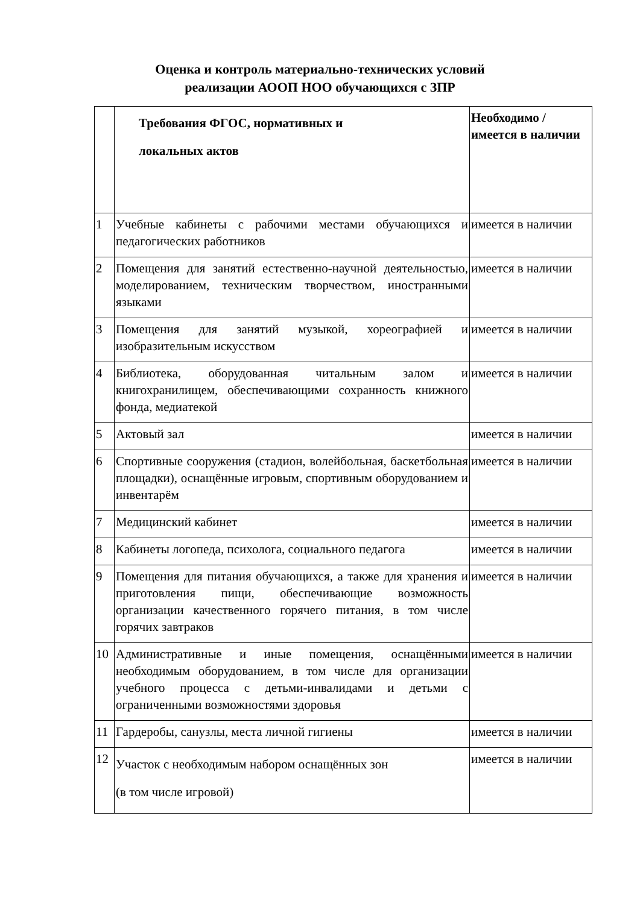Оценка и контроль материально-технических условий
реализации АООП НОО обучающихся с ЗПР
| | Требования ФГОС, нормативных и локальных актов | Необходимо / имеется в наличии |
| --- | --- | --- |
| 1 | Учебные кабинеты с рабочими местами обучающихся и педагогических работников | имеется в наличии |
| 2 | Помещения для занятий естественно-научной деятельностью, моделированием, техническим творчеством, иностранными языками | имеется в наличии |
| 3 | Помещения для занятий музыкой, хореографией и изобразительным искусством | имеется в наличии |
| 4 | Библиотека, оборудованная читальным залом и книгохранилищем, обеспечивающими сохранность книжного фонда, медиатекой | имеется в наличии |
| 5 | Актовый зал | имеется в наличии |
| 6 | Спортивные сооружения (стадион, волейбольная, баскетбольная площадки), оснащённые игровым, спортивным оборудованием и инвентарём | имеется в наличии |
| 7 | Медицинский кабинет | имеется в наличии |
| 8 | Кабинеты логопеда, психолога, социального педагога | имеется в наличии |
| 9 | Помещения для питания обучающихся, а также для хранения и приготовления пищи, обеспечивающие возможность организации качественного горячего питания, в том числе горячих завтраков | имеется в наличии |
| 10 | Административные и иные помещения, оснащёнными необходимым оборудованием, в том числе для организации учебного процесса с детьми-инвалидами и детьми с ограниченными возможностями здоровья | имеется в наличии |
| 11 | Гардеробы, санузлы, места личной гигиены | имеется в наличии |
| 12 | Участок с необходимым набором оснащённых зон (в том числе игровой) | имеется в наличии |